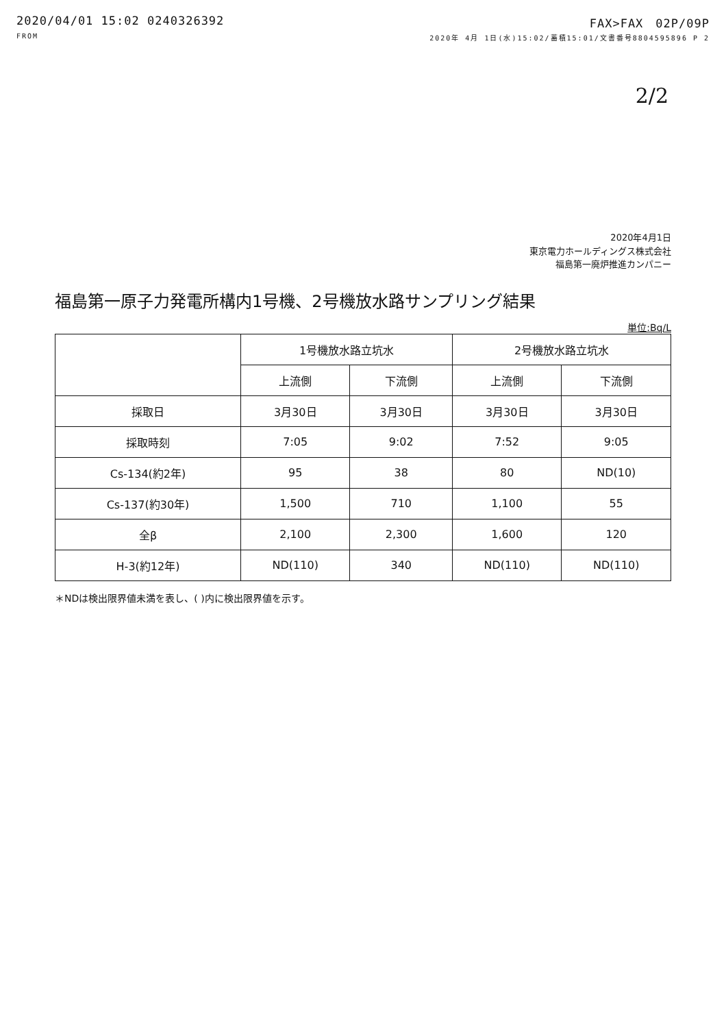2020/04/01 15:02 0240326392 FAX>FAX　02P/09P
FROM 2020年 4月 1日(水)15:02/蓄積15:01/文書番号8804595896 P 2
2/2
2020年4月1日
東京電力ホールディングス株式会社
福島第一廃炉推進カンパニー
福島第一原子力発電所構内1号機、2号機放水路サンプリング結果
単位:Bq/L
| | 1号機放水路立坑水 | | 2号機放水路立坑水 | |
| --- | --- | --- | --- | --- |
| | 上流側 | 下流側 | 上流側 | 下流側 |
| 採取日 | 3月30日 | 3月30日 | 3月30日 | 3月30日 |
| 採取時刻 | 7:05 | 9:02 | 7:52 | 9:05 |
| Cs-134(約2年) | 95 | 38 | 80 | ND(10) |
| Cs-137(約30年) | 1,500 | 710 | 1,100 | 55 |
| 全β | 2,100 | 2,300 | 1,600 | 120 |
| H-3(約12年) | ND(110) | 340 | ND(110) | ND(110) |
＊NDは検出限界値未満を表し、( )内に検出限界値を示す。